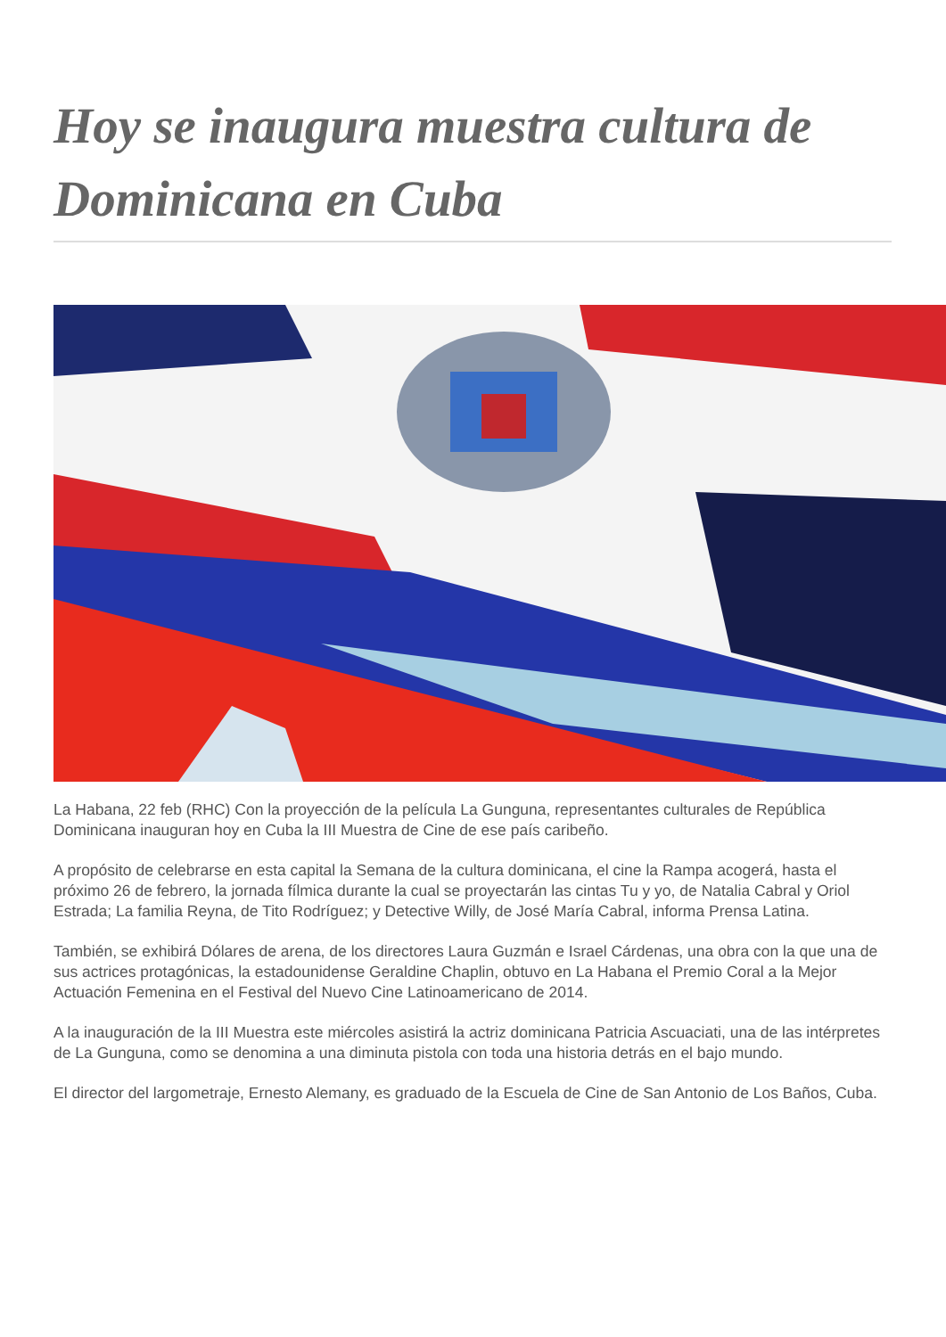Hoy se inaugura muestra cultura de Dominicana en Cuba
La Habana, 22 feb (RHC) Con la proyección de la película La Gunguna, representantes culturales de República Dominicana inauguran hoy en Cuba la III Muestra de Cine de ese país caribeño.
A propósito de celebrarse en esta capital la Semana de la cultura dominicana, el cine la Rampa acogerá, hasta el próximo 26 de febrero, la jornada fílmica durante la cual se proyectarán las cintas Tu y yo, de Natalia Cabral y Oriol Estrada; La familia Reyna, de Tito Rodríguez; y Detective Willy, de José María Cabral, informa Prensa Latina.
También, se exhibirá Dólares de arena, de los directores Laura Guzmán e Israel Cárdenas, una obra con la que una de sus actrices protagónicas, la estadounidense Geraldine Chaplin, obtuvo en La Habana el Premio Coral a la Mejor Actuación Femenina en el Festival del Nuevo Cine Latinoamericano de 2014.
A la inauguración de la III Muestra este miércoles asistirá la actriz dominicana Patricia Ascuaciati, una de las intérpretes de La Gunguna, como se denomina a una diminuta pistola con toda una historia detrás en el bajo mundo.
El director del largometraje, Ernesto Alemany, es graduado de la Escuela de Cine de San Antonio de Los Baños, Cuba.